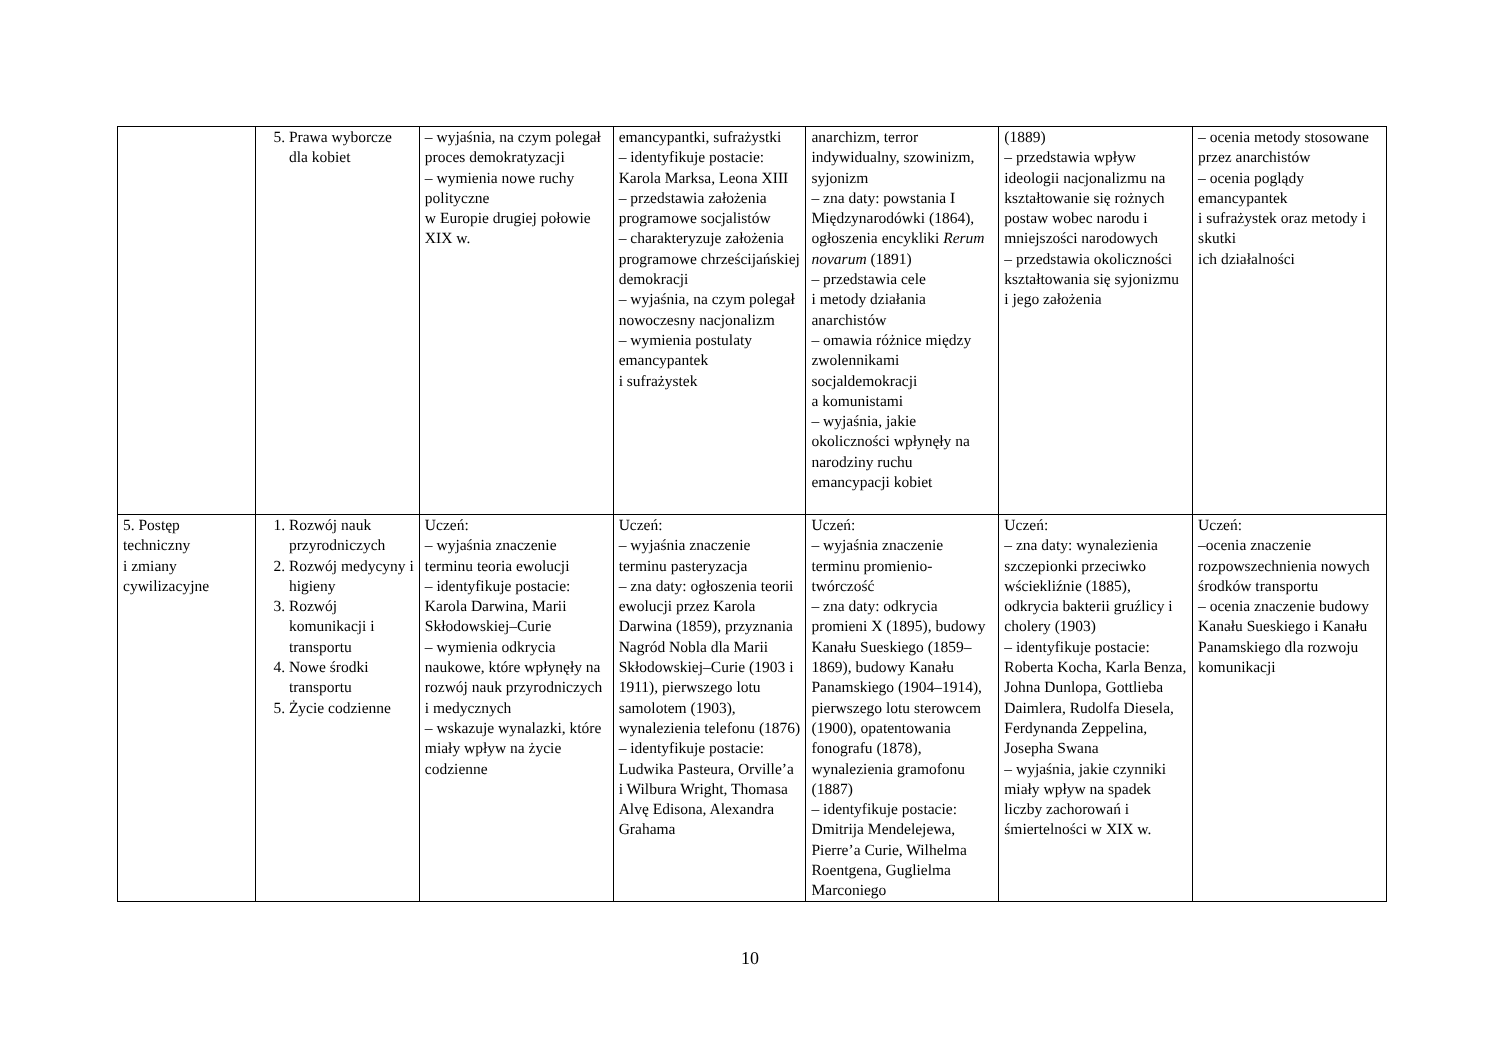| | 5. Prawa wyborcze dla kobiet | – wyjaśnia, na czym polegał proces demokratyzacji – wymienia nowe ruchy polityczne w Europie drugiej połowie XIX w. | emancypantki, sufrażystki – identyfikuje postacie: Karola Marksa, Leona XIII – przedstawia założenia programowe socjalistów – charakteryzuje założenia programowe chrześcijańskiej demokracji – wyjaśnia, na czym polegał nowoczesny nacjonalizm – wymienia postulaty emancypantek i sufrażystek | anarchizm, terror indywidualny, szowinizm, syjonizm – zna daty: powstania I Międzynarodówki (1864), ogłoszenia encykliki Rerum novarum (1891) – przedstawia cele i metody działania anarchistów – omawia różnice między zwolennikami socjaldemokracji a komunistami – wyjaśnia, jakie okoliczności wpłynęły na narodziny ruchu emancypacji kobiet | (1889) – przedstawia wpływ ideologii nacjonalizmu na kształtowanie się rożnych postaw wobec narodu i mniejszości narodowych – przedstawia okoliczności kształtowania się syjonizmu i jego założenia | – ocenia metody stosowane przez anarchistów – ocenia poglądy emancypantek i sufrażystek oraz metody i skutki ich działalności |
| 5. Postęp techniczny i zmiany cywilizacyjne | 1. Rozwój nauk przyrodniczych 2. Rozwój medycyny i higieny 3. Rozwój komunikacji i transportu 4. Nowe środki transportu 5. Życie codzienne | Uczeń: – wyjaśnia znaczenie terminu teoria ewolucji – identyfikuje postacie: Karola Darwina, Marii Skłodowskiej–Curie – wymienia odkrycia naukowe, które wpłynęły na rozwój nauk przyrodniczych i medycznych – wskazuje wynalazki, które miały wpływ na życie codzienne | Uczeń: – wyjaśnia znaczenie terminu pasteryzacja – zna daty: ogłoszenia teorii ewolucji przez Karola Darwina (1859), przyznania Nagród Nobla dla Marii Skłodowskiej–Curie (1903 i 1911), pierwszego lotu samolotem (1903), wynalezienia telefonu (1876) – identyfikuje postacie: Ludwika Pasteura, Orville’a i Wilbura Wright, Thomasa Alvę Edisona, Alexandra Grahama | Uczeń: – wyjaśnia znaczenie terminu promienio-twórczość – zna daty: odkrycia promieni X (1895), budowy Kanału Sueskiego (1859–1869), budowy Kanału Panamskiego (1904–1914), pierwszego lotu sterowcem (1900), opatentowania fonografu (1878), wynalezienia gramofonu (1887) – identyfikuje postacie: Dmitrija Mendelejewa, Pierre’a Curie, Wilhelma Roentgena, Guglielma Marconiego | Uczeń: – zna daty: wynalezienia szczepionki przeciwko wściekliźnie (1885), odkrycia bakterii gruźlicy i cholery (1903) – identyfikuje postacie: Roberta Kocha, Karla Benza, Johna Dunlopa, Gottlieba Daimlera, Rudolfa Diesela, Ferdynanda Zeppelina, Josepha Swana – wyjaśnia, jakie czynniki miały wpływ na spadek liczby zachorowań i śmiertelności w XIX w. | Uczeń: –ocenia znaczenie rozpowszechnienia nowych środków transportu – ocenia znaczenie budowy Kanału Sueskiego i Kanału Panamskiego dla rozwoju komunikacji |
10